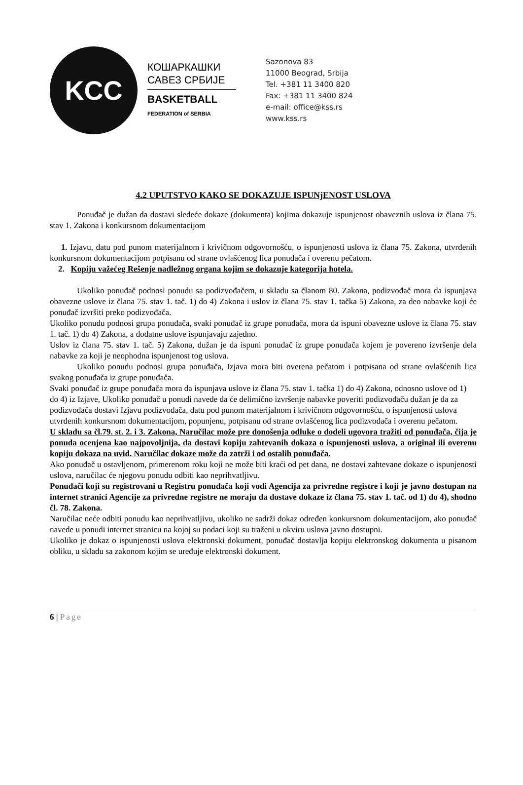KCC
КОШАРКАШКИ
САВЕЗ СРБИЈЕ
BASKETBALL
FEDERATION of SERBIA
Sazonova 83
11000 Beograd, Srbija
Tel. +381 11 3400 820
Fax: +381 11 3400 824
e-mail: office@kss.rs
www.kss.rs
4.2 UPUTSTVO KAKO SE DOKAZUJE ISPUNjENOST USLOVA
Ponuđač je dužan da dostavi sledeće dokaze (dokumenta) kojima dokazuje ispunjenost obaveznih uslova iz člana 75. stav 1. Zakona i konkursnom dokumentacijom
1. Izjavu, datu pod punom materijalnom i krivičnom odgovornošću, o ispunjenosti uslova iz člana 75. Zakona, utvrđenih konkursnom dokumentacijom potpisanu od strane ovlašćenog lica ponuđača i overenu pečatom.
2. Kopiju važećeg Rešenje nadležnog organa kojim se dokazuje kategorija hotela.
Ukoliko ponuđač podnosi ponudu sa podizvođačem, u skladu sa članom 80. Zakona, podizvođač mora da ispunjava obavezne uslove iz člana 75. stav 1. tač. 1) do 4) Zakona i uslov iz člana 75. stav 1. tačka 5) Zakona, za deo nabavke koji će ponuđač izvršiti preko podizvođača.
Ukoliko ponudu podnosi grupa ponuđača, svaki ponuđač iz grupe ponuđača, mora da ispuni obavezne uslove iz člana 75. stav 1. tač. 1) do 4) Zakona, a dodatne uslove ispunjavaju zajedno.
Uslov iz člana 75. stav 1. tač. 5) Zakona, dužan je da ispuni ponuđač iz grupe ponuđača kojem je povereno izvršenje dela nabavke za koji je neophodna ispunjenost tog uslova.
Ukoliko ponudu podnosi grupa ponuđača, Izjava mora biti overena pečatom i potpisana od strane ovlašćenih lica svakog ponuđača iz grupe ponuđača.
Svaki ponuđač iz grupe ponuđača mora da ispunjava uslove iz člana 75. stav 1. tačka 1) do 4) Zakona, odnosno uslove od 1) do 4) iz Izjave, Ukoliko ponuđač u ponudi navede da će delimično izvršenje nabavke poveriti podizvođaču dužan je da za podizvođača dostavi Izjavu podizvođača, datu pod punom materijalnom i krivičnom odgovornošću, o ispunjenosti uslova utvrđenih konkursnom dokumentacijom, popunjenu, potpisanu od strane ovlašćenog lica podizvođača i overenu pečatom.
U skladu sa čl.79. st. 2. i 3. Zakona, Naručilac može pre donošenja odluke o dodeli ugovora tražiti od ponuđača, čija je ponuda ocenjena kao najpovoljnija, da dostavi kopiju zahtevanih dokaza o ispunjenosti uslova, a original ili overenu kopiju dokaza na uvid. Naručilac dokaze može da zatrži i od ostalih ponuđača.
Ako ponuđač u ostavljenom, primerenom roku koji ne može biti kraći od pet dana, ne dostavi zahtevane dokaze o ispunjenosti uslova, naručilac će njegovu ponudu odbiti kao neprihvatljivu.
Ponuđači koji su registrovani u Registru ponuđača koji vodi Agencija za privredne registre i koji je javno dostupan na internet stranici Agencije za privredne registre ne moraju da dostave dokaze iz člana 75. stav 1. tač. od 1) do 4), shodno čl. 78. Zakona.
Naručilac neće odbiti ponudu kao neprihvatljivu, ukoliko ne sadrži dokaz određen konkursnom dokumentacijom, ako ponuđač navede u ponudi internet stranicu na kojoj su podaci koji su traženi u okviru uslova javno dostupni.
Ukoliko je dokaz o ispunjenosti uslova elektronski dokument, ponuđač dostavlja kopiju elektronskog dokumenta u pisanom obliku, u skladu sa zakonom kojim se uređuje elektronski dokument.
6 | Page